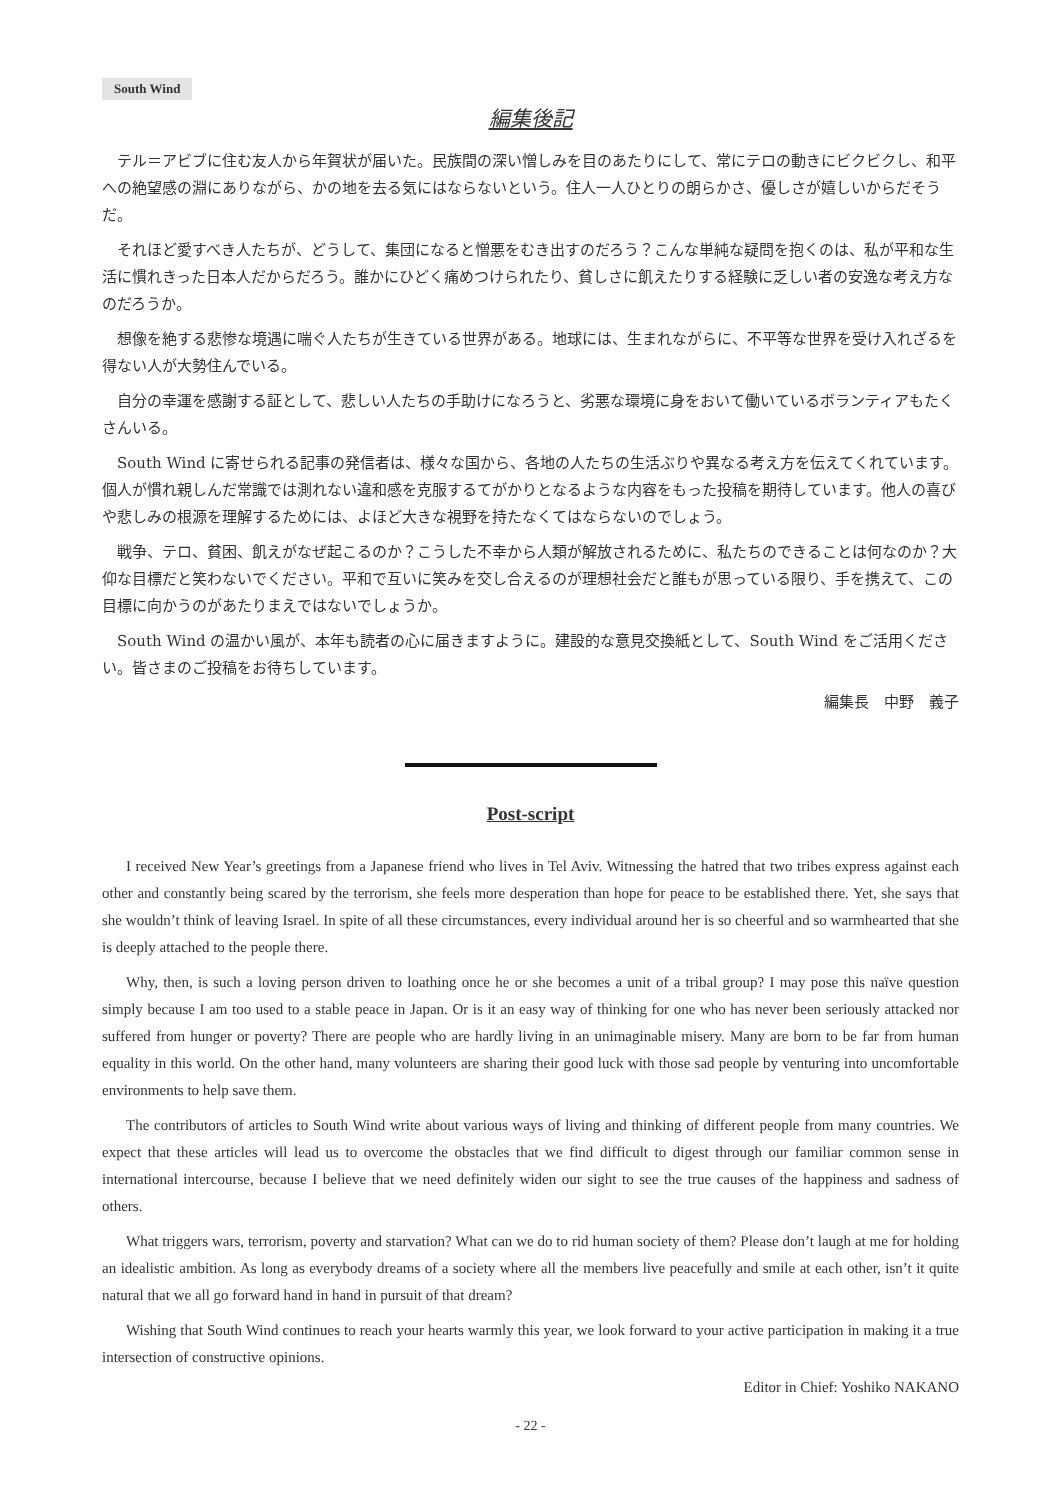South Wind
編集後記
テル＝アビブに住む友人から年賀状が届いた。民族間の深い憎しみを目のあたりにして、常にテロの動きにビクビクし、和平への絶望感の淵にありながら、かの地を去る気にはならないという。住人一人ひとりの朗らかさ、優しさが嬉しいからだそうだ。
それほど愛すべき人たちが、どうして、集団になると憎悪をむき出すのだろう？こんな単純な疑問を抱くのは、私が平和な生活に慣れきった日本人だからだろう。誰かにひどく痛めつけられたり、貧しさに飢えたりする経験に乏しい者の安逸な考え方なのだろうか。
想像を絶する悲惨な境遇に喘ぐ人たちが生きている世界がある。地球には、生まれながらに、不平等な世界を受け入れざるを得ない人が大勢住んでいる。
自分の幸運を感謝する証として、悲しい人たちの手助けになろうと、劣悪な環境に身をおいて働いているボランティアもたくさんいる。
South Wind に寄せられる記事の発信者は、様々な国から、各地の人たちの生活ぶりや異なる考え方を伝えてくれています。個人が慣れ親しんだ常識では測れない違和感を克服するてがかりとなるような内容をもった投稿を期待しています。他人の喜びや悲しみの根源を理解するためには、よほど大きな視野を持たなくてはならないのでしょう。
戦争、テロ、貧困、飢えがなぜ起こるのか？こうした不幸から人類が解放されるために、私たちのできることは何なのか？大仰な目標だと笑わないでください。平和で互いに笑みを交し合えるのが理想社会だと誰もが思っている限り、手を携えて、この目標に向かうのがあたりまえではないでしょうか。
South Wind の温かい風が、本年も読者の心に届きますように。建設的な意見交換紙として、South Wind をご活用ください。皆さまのご投稿をお待ちしています。
編集長　中野　義子
Post-script
I received New Year’s greetings from a Japanese friend who lives in Tel Aviv. Witnessing the hatred that two tribes express against each other and constantly being scared by the terrorism, she feels more desperation than hope for peace to be established there. Yet, she says that she wouldn’t think of leaving Israel. In spite of all these circumstances, every individual around her is so cheerful and so warmhearted that she is deeply attached to the people there.
Why, then, is such a loving person driven to loathing once he or she becomes a unit of a tribal group? I may pose this naïve question simply because I am too used to a stable peace in Japan. Or is it an easy way of thinking for one who has never been seriously attacked nor suffered from hunger or poverty? There are people who are hardly living in an unimaginable misery. Many are born to be far from human equality in this world. On the other hand, many volunteers are sharing their good luck with those sad people by venturing into uncomfortable environments to help save them.
The contributors of articles to South Wind write about various ways of living and thinking of different people from many countries. We expect that these articles will lead us to overcome the obstacles that we find difficult to digest through our familiar common sense in international intercourse, because I believe that we need definitely widen our sight to see the true causes of the happiness and sadness of others.
What triggers wars, terrorism, poverty and starvation? What can we do to rid human society of them? Please don’t laugh at me for holding an idealistic ambition. As long as everybody dreams of a society where all the members live peacefully and smile at each other, isn’t it quite natural that we all go forward hand in hand in pursuit of that dream?
Wishing that South Wind continues to reach your hearts warmly this year, we look forward to your active participation in making it a true intersection of constructive opinions.
Editor in Chief: Yoshiko NAKANO
- 22 -